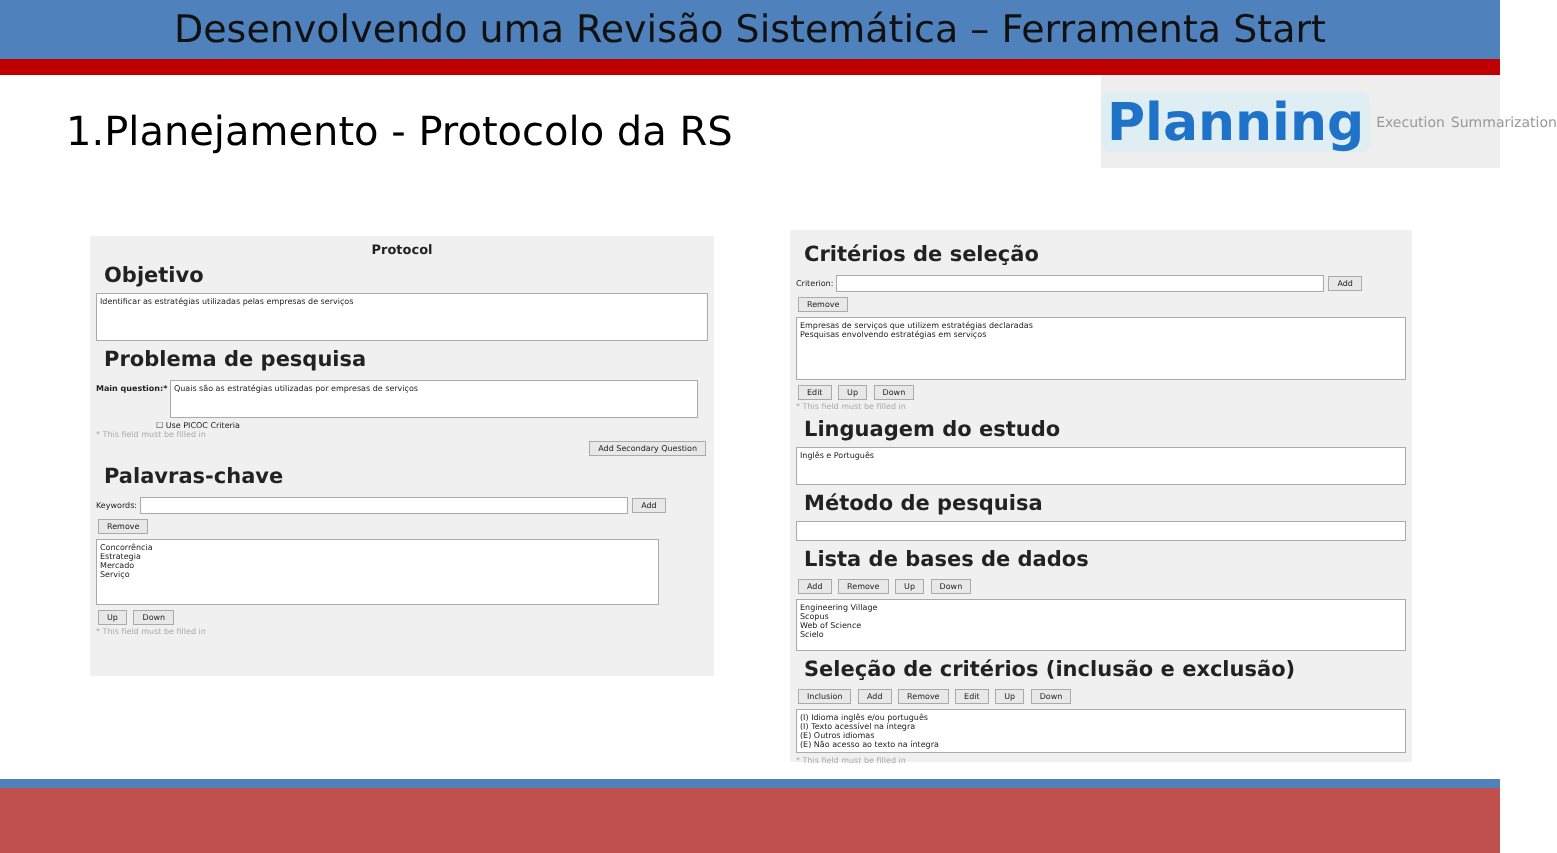Desenvolvendo uma Revisão Sistemática – Ferramenta Start
1.Planejamento - Protocolo da RS
Planning Execution Summarization
Protocol
Objetivo
Identificar as estratégias utilizadas pelas empresas de serviços
Problema de pesquisa
Main question:* Quais são as estratégias utilizadas por empresas de serviços
☐ Use PICOC Criteria
* This field must be filled in
Add Secondary Question
Palavras-chave
Keywords: Add Remove
Concorrência
Estrategia
Mercado
Serviço
Up Down
* This field must be filled in
Critérios de seleção
Criterion: Add Remove
Empresas de serviços que utilizem estratégias declaradas
Pesquisas envolvendo estratégias em serviços
Edit Up Down
* This field must be filled in
Linguagem do estudo
Inglês e Português
Método de pesquisa
Lista de bases de dados
Add Remove Up Down
Engineering Village
Scopus
Web of Science
Scielo
Seleção de critérios (inclusão e exclusão)
Inclusion Add Remove Edit Up Down
(I) Idioma inglês e/ou português
(I) Texto acessível na íntegra
(E) Outros idiomas
(E) Não acesso ao texto na íntegra
* This field must be filled in